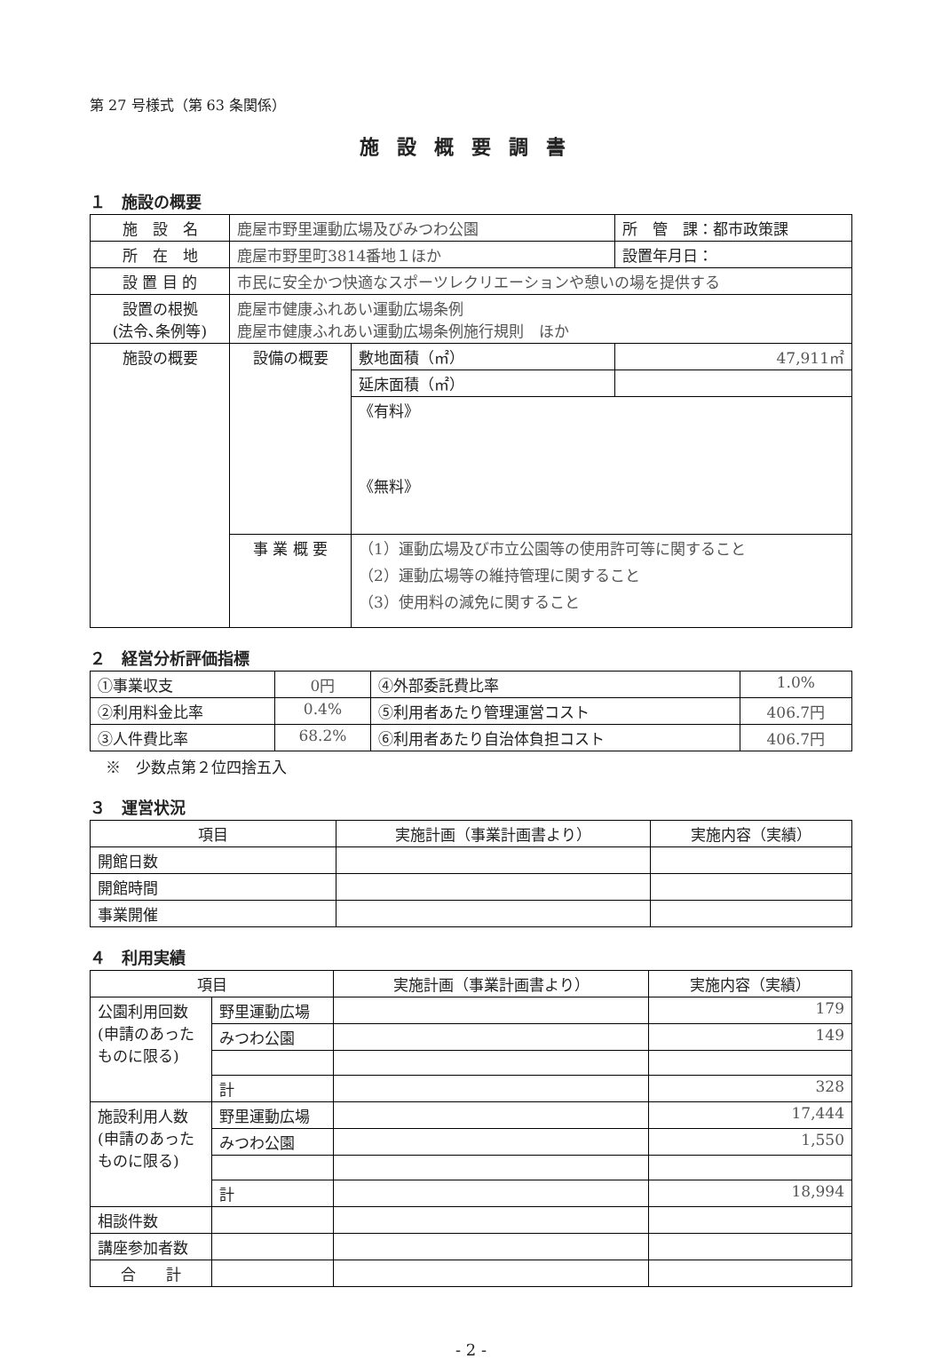第 27 号様式（第 63 条関係）
施設概要調書
１　施設の概要
| 施 設 名 | 鹿屋市野里運動広場及びみつわ公園 | | 所 管 課：都市政策課 |
| 所 在 地 | 鹿屋市野里町3814番地１ほか | | 設置年月日： |
| 設 置 目 的 | 市民に安全かつ快適なスポーツレクリエーションや憩いの場を提供する | | |
| 設置の根拠 (法令､条例等) | 鹿屋市健康ふれあい運動広場条例 鹿屋市健康ふれあい運動広場条例施行規則 ほか | | |
| 施設の概要 | 設備の概要 | 敷地面積（㎡） | 47,911㎡ |
| | | 延床面積（㎡） | |
| | | 《有料》 《無料》 | |
| | 事 業 概 要 | （1）運動広場及び市立公園等の使用許可等に関すること （2）運動広場等の維持管理に関すること （3）使用料の減免に関すること | |
２　経営分析評価指標
| ①事業収支 | 0円 | ④外部委託費比率 | 1.0% |
| ②利用料金比率 | 0.4% | ⑤利用者あたり管理運営コスト | 406.7円 |
| ③人件費比率 | 68.2% | ⑥利用者あたり自治体負担コスト | 406.7円 |
※　少数点第２位四捨五入
３　運営状況
| 項目 | 実施計画（事業計画書より） | 実施内容（実績） |
| --- | --- | --- |
| 開館日数 | | |
| 開館時間 | | |
| 事業開催 | | |
４　利用実績
| 項目 | | 実施計画（事業計画書より） | 実施内容（実績） |
| --- | --- | --- | --- |
| 公園利用回数 (申請のあったものに限る) | 野里運動広場 | | 179 |
| | みつわ公園 | | 149 |
| | 計 | | 328 |
| 施設利用人数 (申請のあったものに限る) | 野里運動広場 | | 17,444 |
| | みつわ公園 | | 1,550 |
| | 計 | | 18,994 |
| 相談件数 | | | |
| 講座参加者数 | | | |
| 合 計 | | | |
- 2 -